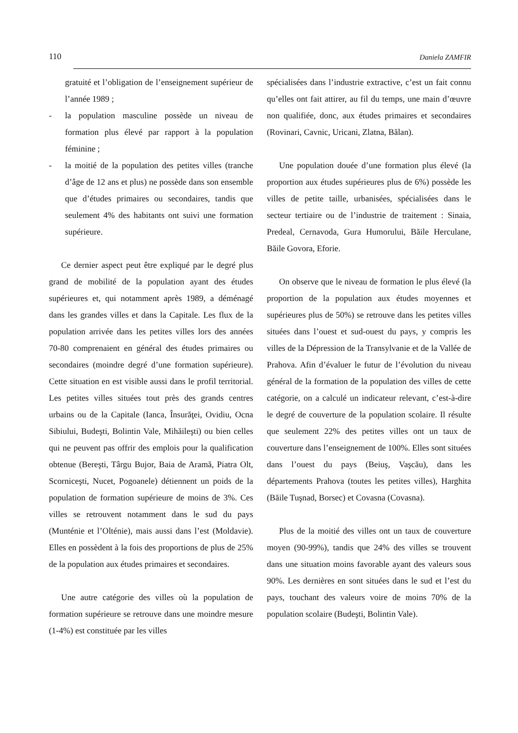110 Daniela ZAMFIR
gratuité et l’obligation de l’enseignement supérieur de l’année 1989 ;
- la population masculine possède un niveau de formation plus élevé par rapport à la population féminine ;
- la moitié de la population des petites villes (tranche d’âge de 12 ans et plus) ne possède dans son ensemble que d’études primaires ou secondaires, tandis que seulement 4% des habitants ont suivi une formation supérieure.
Ce dernier aspect peut être expliqué par le degré plus grand de mobilité de la population ayant des études supérieures et, qui notamment après 1989, a déménagé dans les grandes villes et dans la Capitale. Les flux de la population arrivée dans les petites villes lors des années 70-80 comprenaient en général des études primaires ou secondaires (moindre degré d’une formation supérieure). Cette situation en est visible aussi dans le profil territorial. Les petites villes situées tout près des grands centres urbains ou de la Capitale (Ianca, Însurăţei, Ovidiu, Ocna Sibiului, Budeşti, Bolintin Vale, Mihăileşti) ou bien celles qui ne peuvent pas offrir des emplois pour la qualification obtenue (Bereşti, Târgu Bujor, Baia de Aramă, Piatra Olt, Scorniceşti, Nucet, Pogoanele) détiennent un poids de la population de formation supérieure de moins de 3%. Ces villes se retrouvent notamment dans le sud du pays (Munténie et l’Olténie), mais aussi dans l’est (Moldavie). Elles en possèdent à la fois des proportions de plus de 25% de la population aux études primaires et secondaires.
Une autre catégorie des villes où la population de formation supérieure se retrouve dans une moindre mesure (1-4%) est constituée par les villes
spécialisées dans l’industrie extractive, c’est un fait connu qu’elles ont fait attirer, au fil du temps, une main d’œuvre non qualifiée, donc, aux études primaires et secondaires (Rovinari, Cavnic, Uricani, Zlatna, Bălan).
Une population douée d’une formation plus élevé (la proportion aux études supérieures plus de 6%) possède les villes de petite taille, urbanisées, spécialisées dans le secteur tertiaire ou de l’industrie de traitement : Sinaia, Predeal, Cernavoda, Gura Humorului, Băile Herculane, Băile Govora, Eforie.
On observe que le niveau de formation le plus élevé (la proportion de la population aux études moyennes et supérieures plus de 50%) se retrouve dans les petites villes situées dans l’ouest et sud-ouest du pays, y compris les villes de la Dépression de la Transylvanie et de la Vallée de Prahova. Afin d’évaluer le futur de l’évolution du niveau général de la formation de la population des villes de cette catégorie, on a calculé un indicateur relevant, c’est-à-dire le degré de couverture de la population scolaire. Il résulte que seulement 22% des petites villes ont un taux de couverture dans l’enseignement de 100%. Elles sont situées dans l’ouest du pays (Beiuş, Vaşcău), dans les départements Prahova (toutes les petites villes), Harghita (Băile Tuşnad, Borsec) et Covasna (Covasna).
Plus de la moitié des villes ont un taux de couverture moyen (90-99%), tandis que 24% des villes se trouvent dans une situation moins favorable ayant des valeurs sous 90%. Les dernières en sont situées dans le sud et l’est du pays, touchant des valeurs voire de moins 70% de la population scolaire (Budeşti, Bolintin Vale).